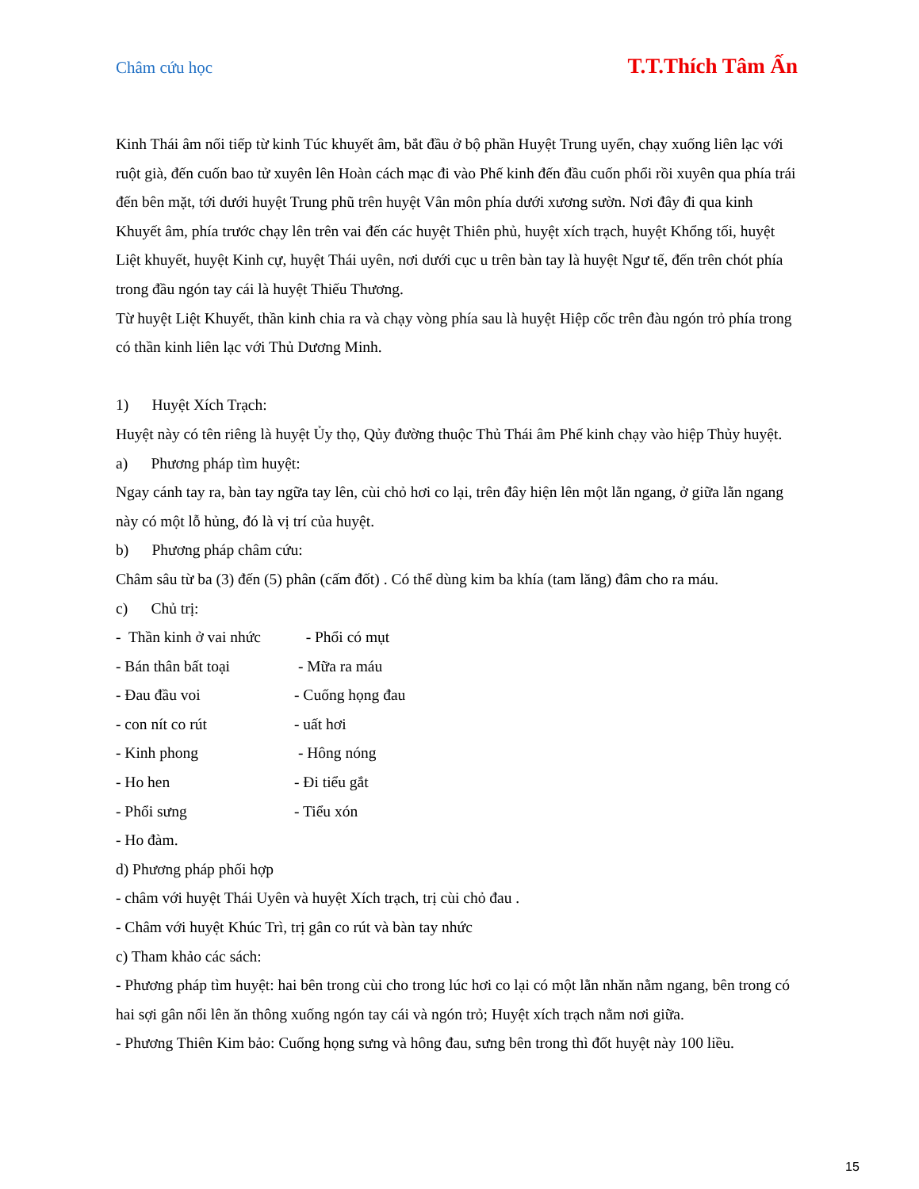Châm cứu học T.T.Thích Tâm Ấn
Kinh Thái âm nối tiếp từ kinh Túc khuyết âm, bắt đầu ở bộ phần Huyệt Trung uyển, chạy xuống liên lạc với ruột già, đến cuốn bao tử xuyên lên Hoàn cách mạc đi vào Phế kinh đến đầu cuốn phổi rồi xuyên qua phía trái đến bên mặt, tới dưới huyệt Trung phũ trên huyệt Vân môn phía dưới xương sườn. Nơi đây đi qua kinh Khuyết âm, phía trước chạy lên trên vai đến các huyệt Thiên phủ, huyệt xích trạch, huyệt Khổng tối, huyệt Liệt khuyết, huyệt Kinh cự, huyệt Thái uyên, nơi dưới cục u trên bàn tay là huyệt Ngư tế, đến trên chót phía trong đầu ngón tay cái là huyệt Thiếu Thương.
Từ huyệt Liệt Khuyết, thần kinh chia ra và chạy vòng phía sau là huyệt Hiệp cốc trên đàu ngón trỏ phía trong có thần kinh liên lạc với Thủ Dương Minh.
1) Huyệt Xích Trạch:
Huyệt này có tên riêng là huyệt Ủy thọ, Qủy đường thuộc Thủ Thái âm Phế kinh chạy vào hiệp Thủy huyệt.
a) Phương pháp tìm huyệt:
Ngay cánh tay ra, bàn tay ngữa tay lên, cùi chỏ hơi co lại, trên đây hiện lên một lằn ngang, ở giữa lằn ngang này có một lỗ hủng, đó là vị trí của huyệt.
b) Phương pháp châm cứu:
Châm sâu từ ba (3) đến (5) phân (cấm đốt) . Có thể dùng kim ba khía (tam lăng) đâm cho ra máu.
c) Chủ trị:
- Thần kinh ở vai nhức - Phổi có mụt
- Bán thân bất toại - Mữa ra máu
- Đau đầu voi - Cuống họng đau
- con nít co rút - uất hơi
- Kinh phong - Hông nóng
- Ho hen - Đi tiểu gắt
- Phổi sưng - Tiểu xón
- Ho đàm.
d) Phương pháp phối hợp
- châm với huyệt Thái Uyên và huyệt Xích trạch, trị cùi chỏ đau .
- Châm với huyệt Khúc Trì, trị gân co rút và bàn tay nhức
c) Tham khảo các sách:
- Phương pháp tìm huyệt: hai bên trong cùi cho trong lúc hơi co lại có một lằn nhăn nằm ngang, bên trong có hai sợi gân nổi lên ăn thông xuống ngón tay cái và ngón trỏ; Huyệt xích trạch nằm nơi giữa.
- Phương Thiên Kim bảo: Cuống họng sưng và hông đau, sưng bên trong thì đốt huyệt này 100 liều.
15